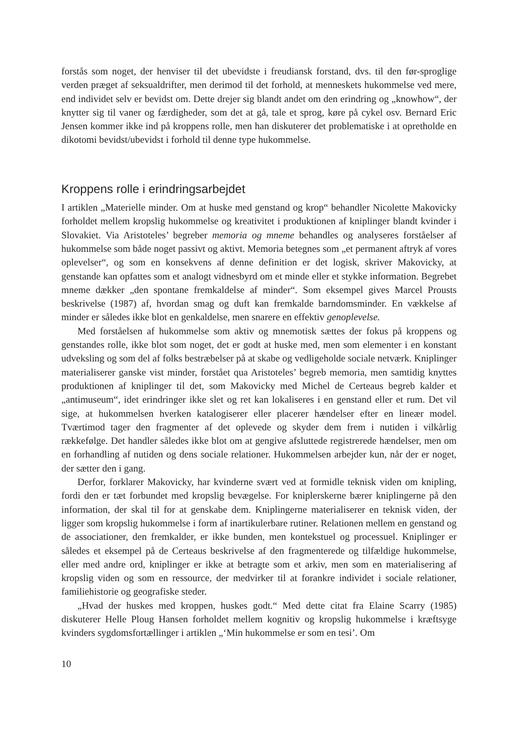forstås som noget, der henviser til det ubevidste i freudiansk forstand, dvs. til den før-sproglige verden præget af seksualdrifter, men derimod til det forhold, at menneskets hukommelse ved mere, end individet selv er bevidst om. Dette drejer sig blandt andet om den erindring og „knowhow“, der knytter sig til vaner og færdigheder, som det at gå, tale et sprog, køre på cykel osv. Bernard Eric Jensen kommer ikke ind på kroppens rolle, men han diskuterer det problematiske i at opretholde en dikotomi bevidst/ubevidst i forhold til denne type hukommelse.
Kroppens rolle i erindringsarbejdet
I artiklen „Materielle minder. Om at huske med genstand og krop“ behandler Nicolette Makovicky forholdet mellem kropslig hukommelse og kreativitet i produktionen af kniplinger blandt kvinder i Slovakiet. Via Aristoteles’ begreber memoria og mneme behandles og analyseres forståelser af hukommelse som både noget passivt og aktivt. Memoria betegnes som „et permanent aftryk af vores oplevelser“, og som en konsekvens af denne definition er det logisk, skriver Makovicky, at genstande kan opfattes som et analogt vidnesbyrd om et minde eller et stykke information. Begrebet mneme dækker „den spontane fremkaldelse af minder“. Som eksempel gives Marcel Prousts beskrivelse (1987) af, hvordan smag og duft kan fremkalde barndomsminder. En vækkelse af minder er således ikke blot en genkaldelse, men snarere en effektiv genoplevelse.
Med forståelsen af hukommelse som aktiv og mnemotisk sættes der fokus på kroppens og genstandes rolle, ikke blot som noget, det er godt at huske med, men som elementer i en konstant udveksling og som del af folks bestræbelser på at skabe og vedligeholde sociale netværk. Kniplinger materialiserer ganske vist minder, forstået qua Aristoteles’ begreb memoria, men samtidig knyttes produktionen af kniplinger til det, som Makovicky med Michel de Certeaus begreb kalder et „antimuseum“, idet erindringer ikke slet og ret kan lokaliseres i en genstand eller et rum. Det vil sige, at hukommelsen hverken katalogiserer eller placerer hændelser efter en lineær model. Tværtimod tager den fragmenter af det oplevede og skyder dem frem i nutiden i vilkårlig rækkefølge. Det handler således ikke blot om at gengive afsluttede registrerede hændelser, men om en forhandling af nutiden og dens sociale relationer. Hukommelsen arbejder kun, når der er noget, der sætter den i gang.
Derfor, forklarer Makovicky, har kvinderne svært ved at formidle teknisk viden om knipling, fordi den er tæt forbundet med kropslig bevægelse. For kniplerskerne bærer kniplingerne på den information, der skal til for at genskabe dem. Kniplingerne materialiserer en teknisk viden, der ligger som kropslig hukommelse i form af inartikulerbare rutiner. Relationen mellem en genstand og de associationer, den fremkalder, er ikke bunden, men kontekstuel og processuel. Kniplinger er således et eksempel på de Certeaus beskrivelse af den fragmenterede og tilfældige hukommelse, eller med andre ord, kniplinger er ikke at betragte som et arkiv, men som en materialisering af kropslig viden og som en ressource, der medvirker til at forankre individet i sociale relationer, familiehistorie og geografiske steder.
„Hvad der huskes med kroppen, huskes godt.“ Med dette citat fra Elaine Scarry (1985) diskuterer Helle Ploug Hansen forholdet mellem kognitiv og kropslig hukommelse i kræftsyge kvinders sygdomsfortællinger i artiklen „‘Min hukommelse er som en tesi’. Om
10